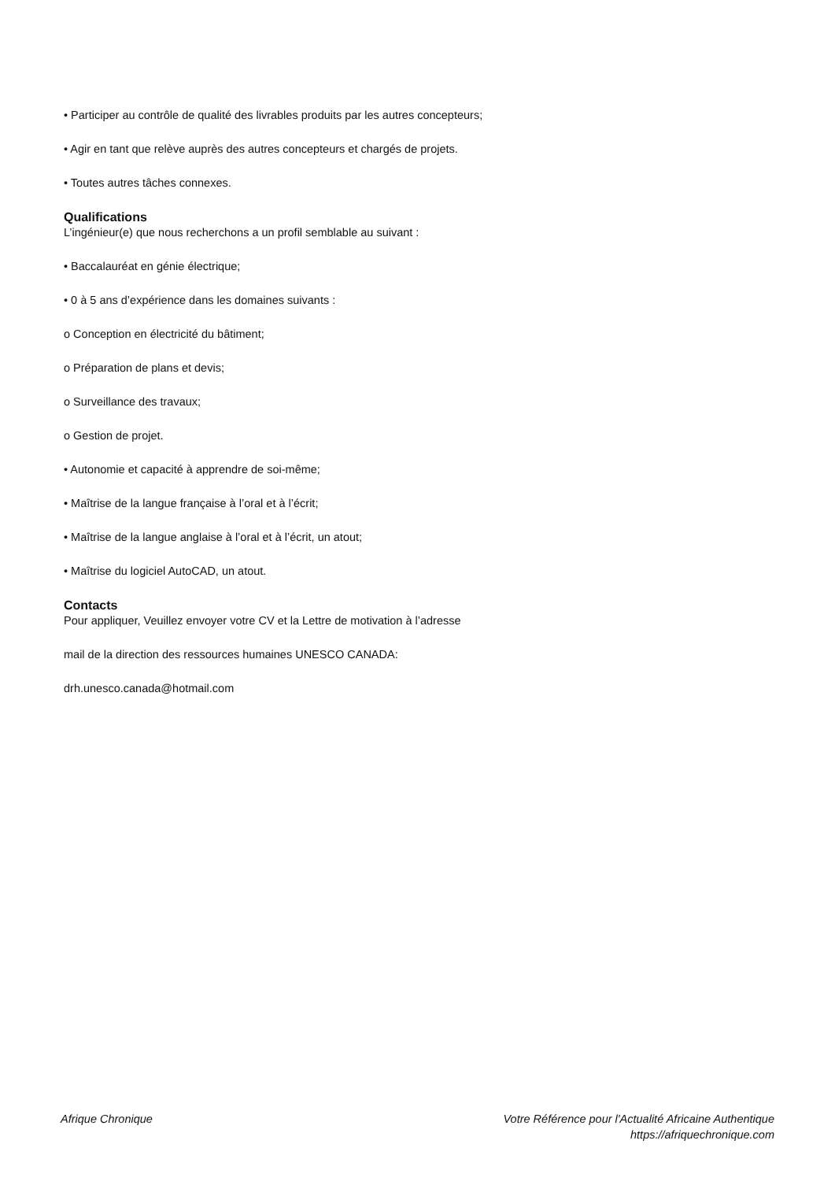• Participer au contrôle de qualité des livrables produits par les autres concepteurs;
• Agir en tant que relève auprès des autres concepteurs et chargés de projets.
• Toutes autres tâches connexes.
Qualifications
L’ingénieur(e) que nous recherchons a un profil semblable au suivant :
• Baccalauréat en génie électrique;
• 0 à 5 ans d’expérience dans les domaines suivants :
o Conception en électricité du bâtiment;
o Préparation de plans et devis;
o Surveillance des travaux;
o Gestion de projet.
• Autonomie et capacité à apprendre de soi-même;
• Maîtrise de la langue française à l’oral et à l’écrit;
• Maîtrise de la langue anglaise à l’oral et à l’écrit, un atout;
• Maîtrise du logiciel AutoCAD, un atout.
Contacts
Pour appliquer, Veuillez envoyer votre CV et la Lettre de motivation à l’adresse
mail de la direction des ressources humaines UNESCO CANADA:
drh.unesco.canada@hotmail.com
Afrique Chronique Votre Référence pour l'Actualité Africaine Authentique
https://afriquechronique.com